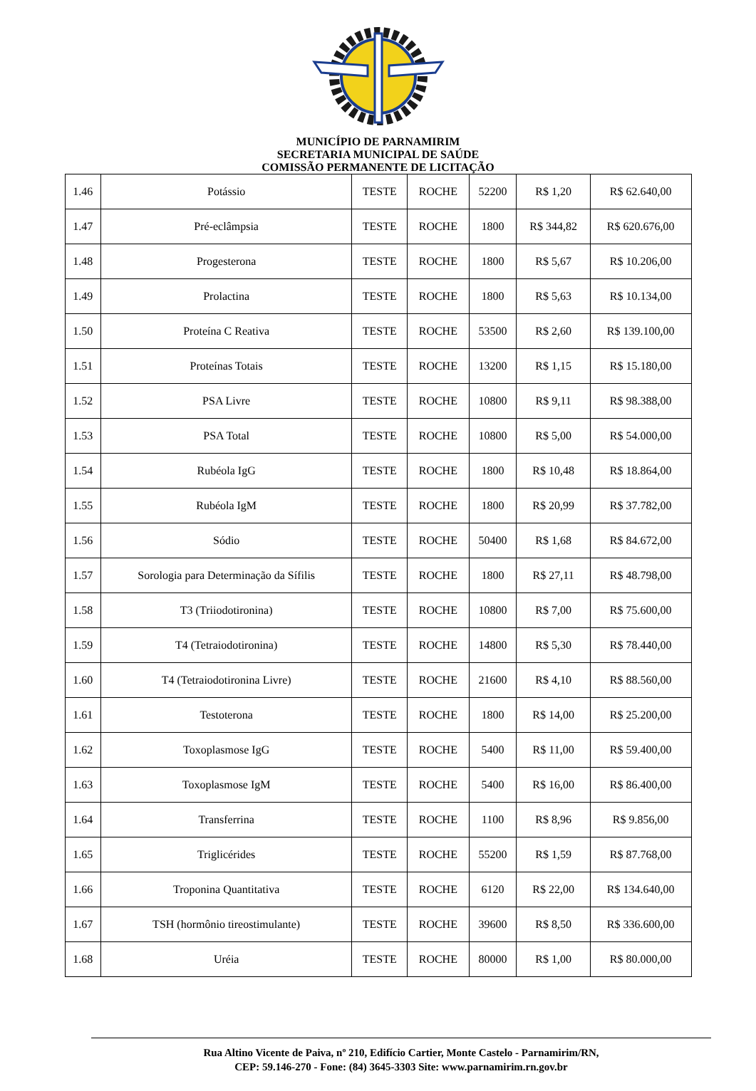MUNICÍPIO DE PARNAMIRIM
SECRETARIA MUNICIPAL DE SAÚDE
COMISSÃO PERMANENTE DE LICITAÇÃO
| 1.46 | Potássio | TESTE | ROCHE | 52200 | R$ 1,20 | R$ 62.640,00 |
| 1.47 | Pré-eclâmpsia | TESTE | ROCHE | 1800 | R$ 344,82 | R$ 620.676,00 |
| 1.48 | Progesterona | TESTE | ROCHE | 1800 | R$ 5,67 | R$ 10.206,00 |
| 1.49 | Prolactina | TESTE | ROCHE | 1800 | R$ 5,63 | R$ 10.134,00 |
| 1.50 | Proteína C Reativa | TESTE | ROCHE | 53500 | R$ 2,60 | R$ 139.100,00 |
| 1.51 | Proteínas Totais | TESTE | ROCHE | 13200 | R$ 1,15 | R$ 15.180,00 |
| 1.52 | PSA Livre | TESTE | ROCHE | 10800 | R$ 9,11 | R$ 98.388,00 |
| 1.53 | PSA Total | TESTE | ROCHE | 10800 | R$ 5,00 | R$ 54.000,00 |
| 1.54 | Rubéola IgG | TESTE | ROCHE | 1800 | R$ 10,48 | R$ 18.864,00 |
| 1.55 | Rubéola IgM | TESTE | ROCHE | 1800 | R$ 20,99 | R$ 37.782,00 |
| 1.56 | Sódio | TESTE | ROCHE | 50400 | R$ 1,68 | R$ 84.672,00 |
| 1.57 | Sorologia para Determinação da Sífilis | TESTE | ROCHE | 1800 | R$ 27,11 | R$ 48.798,00 |
| 1.58 | T3 (Triiodotironina) | TESTE | ROCHE | 10800 | R$ 7,00 | R$ 75.600,00 |
| 1.59 | T4 (Tetraiodotironina) | TESTE | ROCHE | 14800 | R$ 5,30 | R$ 78.440,00 |
| 1.60 | T4 (Tetraiodotironina Livre) | TESTE | ROCHE | 21600 | R$ 4,10 | R$ 88.560,00 |
| 1.61 | Testoterona | TESTE | ROCHE | 1800 | R$ 14,00 | R$ 25.200,00 |
| 1.62 | Toxoplasmose IgG | TESTE | ROCHE | 5400 | R$ 11,00 | R$ 59.400,00 |
| 1.63 | Toxoplasmose IgM | TESTE | ROCHE | 5400 | R$ 16,00 | R$ 86.400,00 |
| 1.64 | Transferrina | TESTE | ROCHE | 1100 | R$ 8,96 | R$ 9.856,00 |
| 1.65 | Triglicérides | TESTE | ROCHE | 55200 | R$ 1,59 | R$ 87.768,00 |
| 1.66 | Troponina Quantitativa | TESTE | ROCHE | 6120 | R$ 22,00 | R$ 134.640,00 |
| 1.67 | TSH (hormônio tireostimulante) | TESTE | ROCHE | 39600 | R$ 8,50 | R$ 336.600,00 |
| 1.68 | Uréia | TESTE | ROCHE | 80000 | R$ 1,00 | R$ 80.000,00 |
Rua Altino Vicente de Paiva, nº 210, Edifício Cartier, Monte Castelo - Parnamirim/RN,
CEP: 59.146-270 - Fone: (84) 3645-3303 Site: www.parnamirim.rn.gov.br